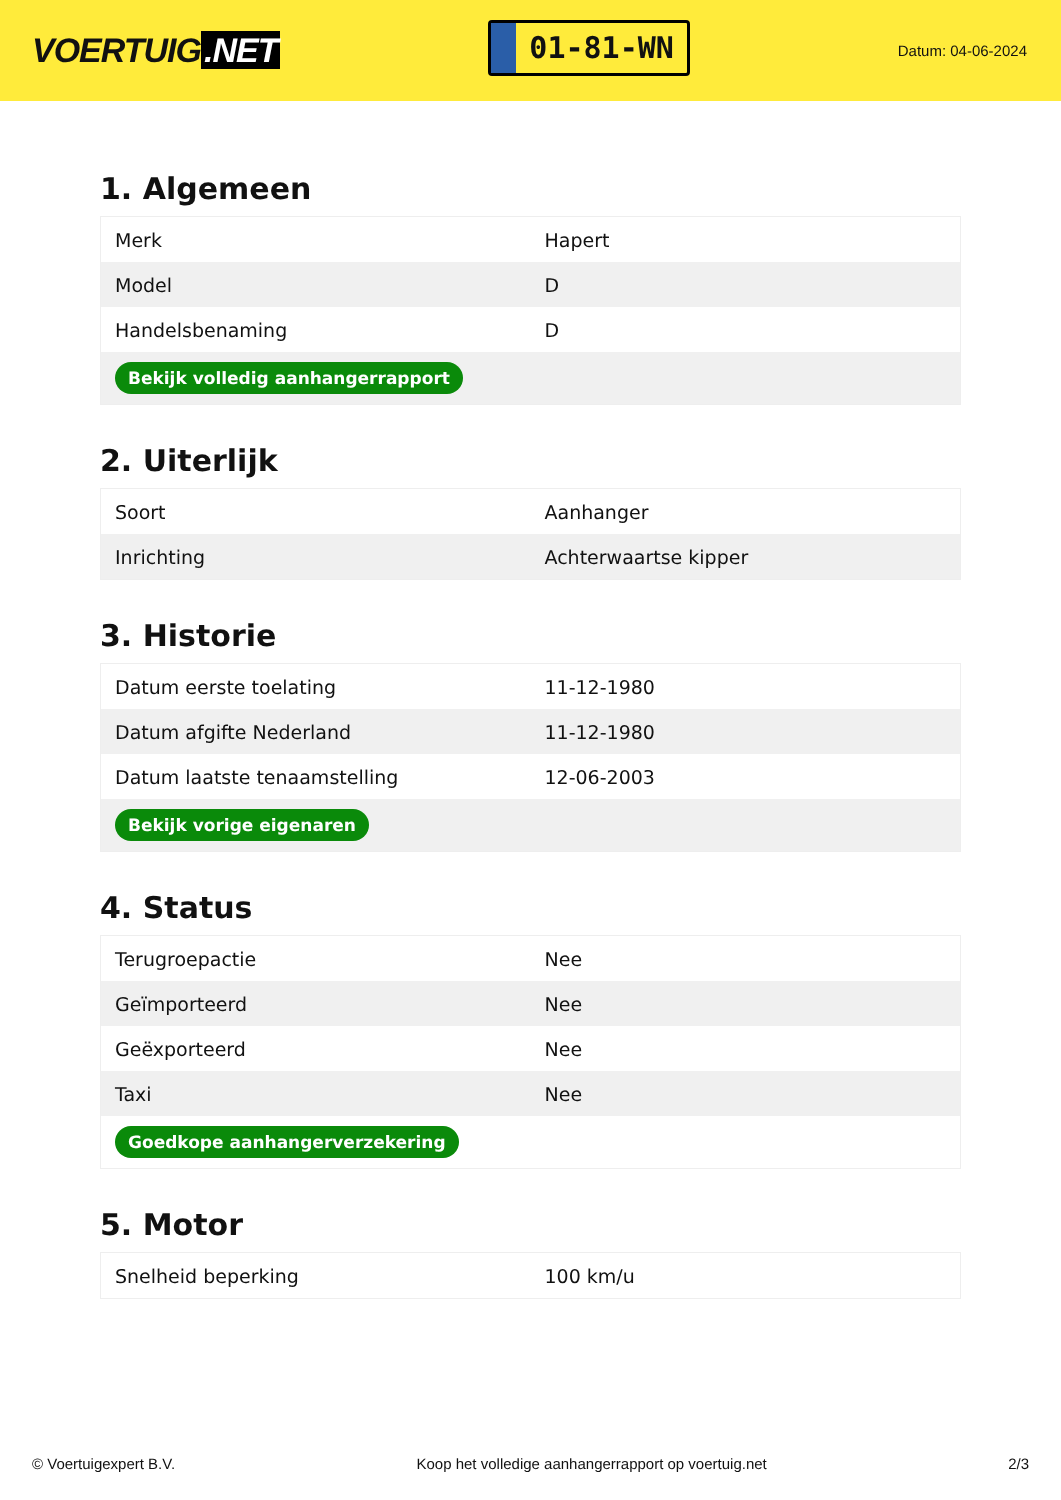VOERTUIG.NET
01-81-WN
Datum: 04-06-2024
1. Algemeen
| Merk | Hapert |
| Model | D |
| Handelsbenaming | D |
| Bekijk volledig aanhangerrapport | |
2. Uiterlijk
| Soort | Aanhanger |
| Inrichting | Achterwaartse kipper |
3. Historie
| Datum eerste toelating | 11-12-1980 |
| Datum afgifte Nederland | 11-12-1980 |
| Datum laatste tenaamstelling | 12-06-2003 |
| Bekijk vorige eigenaren | |
4. Status
| Terugroepactie | Nee |
| Geïmporteerd | Nee |
| Geëxporteerd | Nee |
| Taxi | Nee |
| Goedkope aanhangerverzekering | |
5. Motor
| Snelheid beperking | 100 km/u |
© Voertuigexpert B.V. Koop het volledige aanhangerrapport op voertuig.net 2/3